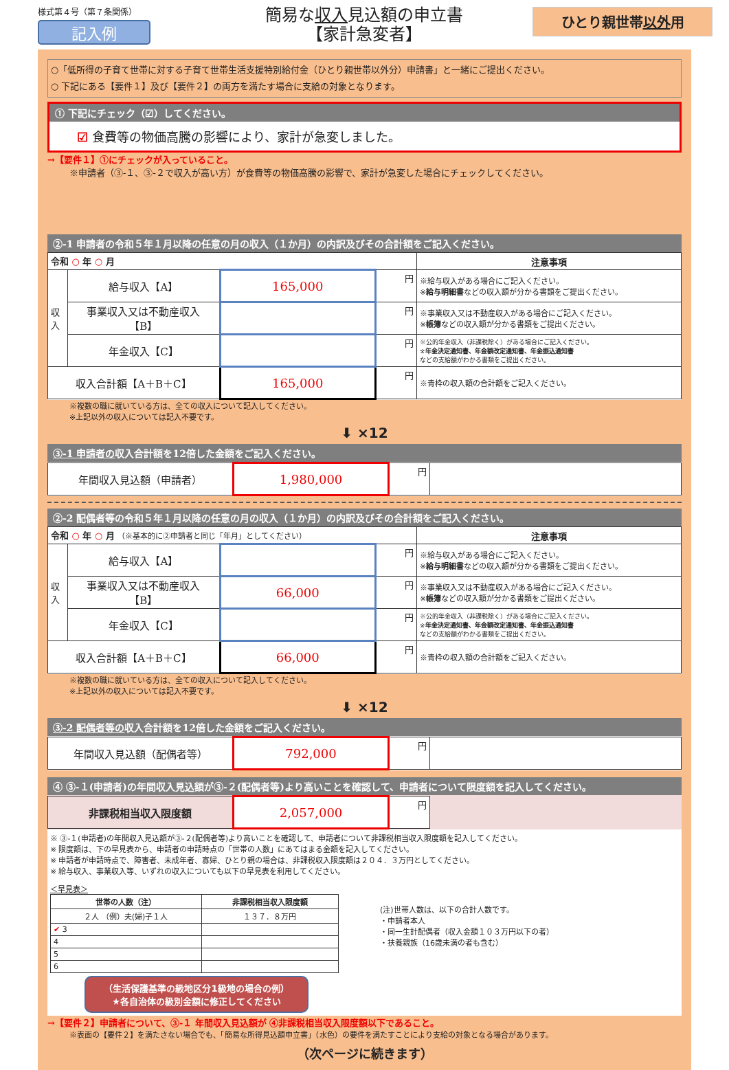様式第４号（第７条関係）
記入例
簡易な収入見込額の申立書
【家計急変者】
ひとり親世帯以外用
○「低所得の子育て世帯に対する子育て世帯生活支援特別給付金（ひとり親世帯以外分）申請書」と一緒にご提出ください。
○ 下記にある【要件１】及び【要件２】の両方を満たす場合に支給の対象となります。
① 下記にチェック（☑）してください。
☑ 食費等の物価高騰の影響により、家計が急変しました。
→【要件１】①にチェックが入っていること。
※申請者（③-１、③-２で収入が高い方）が食費等の物価高騰の影響で、家計が急変した場合にチェックしてください。
②-1 申請者の令和５年１月以降の任意の月の収入（１か月）の内訳及びその合計額をご記入ください。
| 令和 ○ 年 ○ 月 | | | | 注意事項 |
| --- | --- | --- | --- | --- |
| 収入 | 給与収入【A】 | 165,000 | 円 | ※給与収入がある場合にご記入ください。 ※ 給与明細書 などの収入額が分かる書類をご提出ください。 |
| | 事業収入又は不動産収入 【B】 | | 円 | ※事業収入又は不動産収入がある場合にご記入ください。 ※ 帳簿 などの収入額が分かる書類をご提出ください。 |
| | 年金収入【C】 | | 円 | ※公的年金収入（非課税除く）がある場合にご記入ください。 ※ 年金決定通知書、年金額改定通知書、年金振込通知書 などの支給額がわかる書類をご提出ください。 |
| 収入合計額【A＋B＋C】 | | 165,000 | 円 | ※青枠の収入額の合計額をご記入ください。 |
※複数の職に就いている方は、全ての収入について記入してください。
※上記以外の収入については記入不要です。
⬇ ×12
③-1 申請者の収入合計額を12倍した金額をご記入ください。
| 年間収入見込額（申請者） | 1,980,000 | 円 | |
②-2 配偶者等の令和５年１月以降の任意の月の収入（１か月）の内訳及びその合計額をご記入ください。
| 令和 ○ 年 ○ 月 （※基本的に②申請者と同じ「年月」としてください） | | | | 注意事項 |
| --- | --- | --- | --- | --- |
| 収入 | 給与収入【A】 | | 円 | ※給与収入がある場合にご記入ください。 ※ 給与明細書 などの収入額が分かる書類をご提出ください。 |
| | 事業収入又は不動産収入 【B】 | 66,000 | 円 | ※事業収入又は不動産収入がある場合にご記入ください。 ※ 帳簿 などの収入額が分かる書類をご提出ください。 |
| | 年金収入【C】 | | 円 | ※公的年金収入（非課税除く）がある場合にご記入ください。 ※ 年金決定通知書、年金額改定通知書、年金振込通知書 などの支給額がわかる書類をご提出ください。 |
| 収入合計額【A＋B＋C】 | | 66,000 | 円 | ※青枠の収入額の合計額をご記入ください。 |
※複数の職に就いている方は、全ての収入について記入してください。
※上記以外の収入については記入不要です。
⬇ ×12
③-2 配偶者等の収入合計額を12倍した金額をご記入ください。
| 年間収入見込額（配偶者等） | 792,000 | 円 | |
④ ③-１(申請者)の年間収入見込額が③-２(配偶者等)より高いことを確認して、申請者について限度額を記入してください。
| 非課税相当収入限度額 | 2,057,000 | 円 | |
※ ③-１(申請者)の年間収入見込額が③-２(配偶者等)より高いことを確認して、申請者について非課税相当収入限度額を記入してください。
※ 限度額は、下の早見表から、申請者の申請時点の「世帯の人数」にあてはまる金額を記入してください。
※ 申請者が申請時点で、障害者、未成年者、寡婦、ひとり親の場合は、非課税収入限度額は２０４．３万円としてください。
※ 給与収入、事業収入等、いずれの収入についても以下の早見表を利用してください。
＜早見表＞
| 世帯の人数（注） | 非課税相当収入限度額 |
| --- | --- |
| ２人 （例）夫(婦)子１人 | １３７．８万円 |
| ✔ 3 | |
| 4 | |
| 5 | |
| 6 | |
（生活保護基準の級地区分1級地の場合の例）
★各自治体の級別金額に修正してください
(注)世帯人数は、以下の合計人数です。
・申請者本人
・同一生計配偶者（収入金額１０３万円以下の者）
・扶養親族（16歳未満の者も含む）
→【要件２】申請者について、③-１ 年間収入見込額が ④非課税相当収入限度額以下であること。
※表面の【要件２】を満たさない場合でも、「簡易な所得見込額申立書」（水色）の要件を満たすことにより支給の対象となる場合があります。
（次ページに続きます）